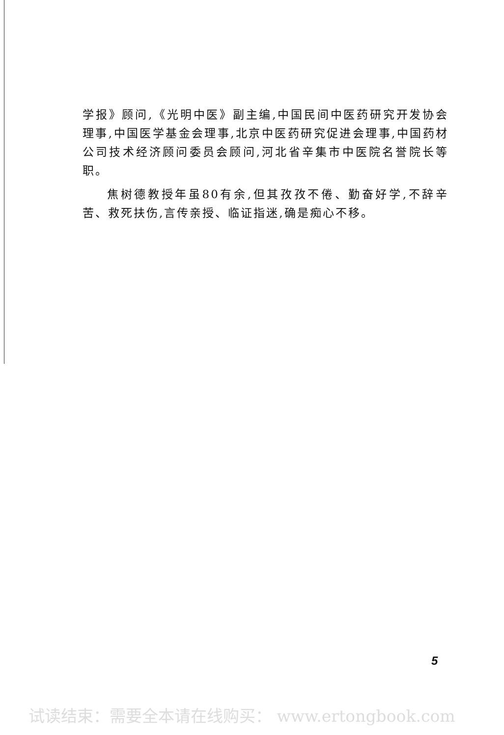学报》顾问,《光明中医》副主编,中国民间中医药研究开发协会理事,中国医学基金会理事,北京中医药研究促进会理事,中国药材公司技术经济顾问委员会顾问,河北省辛集市中医院名誉院长等职。
焦树德教授年虽80有余,但其孜孜不倦、勤奋好学,不辞辛苦、救死扶伤,言传亲授、临证指迷,确是痴心不移。
5
试读结束：需要全本请在线购买： www.ertongbook.com